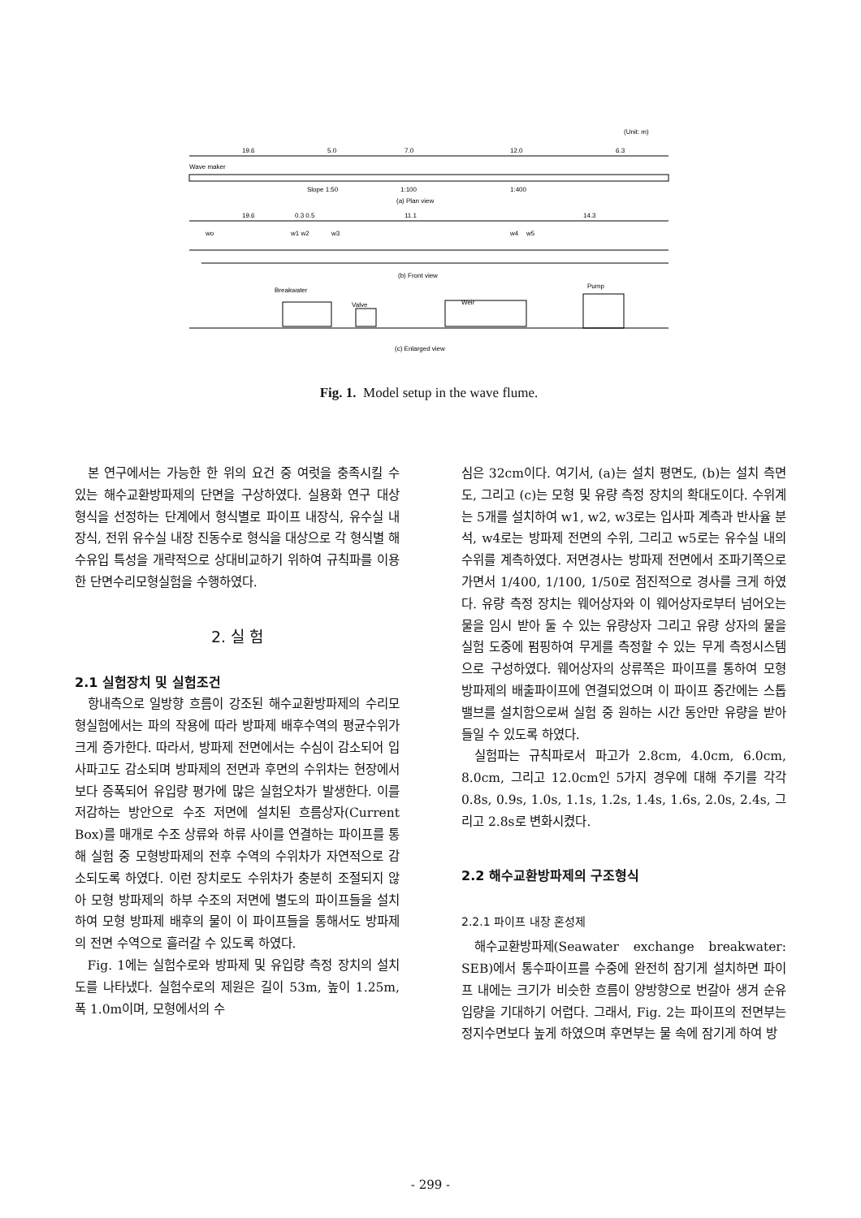(Unit: m)
19.6
5.0
7.0
12.0
6.3
Wave maker
Slope 1:50
1:100
1:400
(a) Plan view
19.6
0.3 0.5
11.1
14.3
wo
w1 w2
w3
w4
w5
(b) Front view
Pump
Breakwater
Valve
Weir
(c) Enlarged view
Fig. 1. Model setup in the wave flume.
본 연구에서는 가능한 한 위의 요건 중 여럿을 충족시킬 수 있는 해수교환방파제의 단면을 구상하였다. 실용화 연구 대상 형식을 선정하는 단계에서 형식별로 파이프 내장식, 유수실 내장식, 전위 유수실 내장 진동수로 형식을 대상으로 각 형식별 해수유입 특성을 개략적으로 상대비교하기 위하여 규칙파를 이용한 단면수리모형실험을 수행하였다.
2. 실 험
2.1 실험장치 및 실험조건
항내측으로 일방향 흐름이 강조된 해수교환방파제의 수리모형실험에서는 파의 작용에 따라 방파제 배후수역의 평균수위가 크게 증가한다. 따라서, 방파제 전면에서는 수심이 감소되어 입사파고도 감소되며 방파제의 전면과 후면의 수위차는 현장에서보다 증폭되어 유입량 평가에 많은 실험오차가 발생한다. 이를 저감하는 방안으로 수조 저면에 설치된 흐름상자(Current Box)를 매개로 수조 상류와 하류 사이를 연결하는 파이프를 통해 실험 중 모형방파제의 전후 수역의 수위차가 자연적으로 감소되도록 하였다. 이런 장치로도 수위차가 충분히 조절되지 않아 모형 방파제의 하부 수조의 저면에 별도의 파이프들을 설치하여 모형 방파제 배후의 물이 이 파이프들을 통해서도 방파제의 전면 수역으로 흘러갈 수 있도록 하였다.
Fig. 1에는 실험수로와 방파제 및 유입량 측정 장치의 설치도를 나타냈다. 실험수로의 제원은 길이 53m, 높이 1.25m, 폭 1.0m이며, 모형에서의 수
심은 32cm이다. 여기서, (a)는 설치 평면도, (b)는 설치 측면도, 그리고 (c)는 모형 및 유량 측정 장치의 확대도이다. 수위계는 5개를 설치하여 w1, w2, w3로는 입사파 계측과 반사율 분석, w4로는 방파제 전면의 수위, 그리고 w5로는 유수실 내의 수위를 계측하였다. 저면경사는 방파제 전면에서 조파기쪽으로 가면서 1/400, 1/100, 1/50로 점진적으로 경사를 크게 하였다. 유량 측정 장치는 웨어상자와 이 웨어상자로부터 넘어오는 물을 임시 받아 둘 수 있는 유량상자 그리고 유량 상자의 물을 실험 도중에 펌핑하여 무게를 측정할 수 있는 무게 측정시스템으로 구성하였다. 웨어상자의 상류쪽은 파이프를 통하여 모형 방파제의 배출파이프에 연결되었으며 이 파이프 중간에는 스톱밸브를 설치함으로써 실험 중 원하는 시간 동안만 유량을 받아들일 수 있도록 하였다.
실험파는 규칙파로서 파고가 2.8cm, 4.0cm, 6.0cm, 8.0cm, 그리고 12.0cm인 5가지 경우에 대해 주기를 각각 0.8s, 0.9s, 1.0s, 1.1s, 1.2s, 1.4s, 1.6s, 2.0s, 2.4s, 그리고 2.8s로 변화시켰다.
2.2 해수교환방파제의 구조형식
2.2.1 파이프 내장 혼성제
해수교환방파제(Seawater exchange breakwater: SEB)에서 통수파이프를 수중에 완전히 잠기게 설치하면 파이프 내에는 크기가 비슷한 흐름이 양방향으로 번갈아 생겨 순유입량을 기대하기 어렵다. 그래서, Fig. 2는 파이프의 전면부는 정지수면보다 높게 하였으며 후면부는 물 속에 잠기게 하여 방
- 299 -